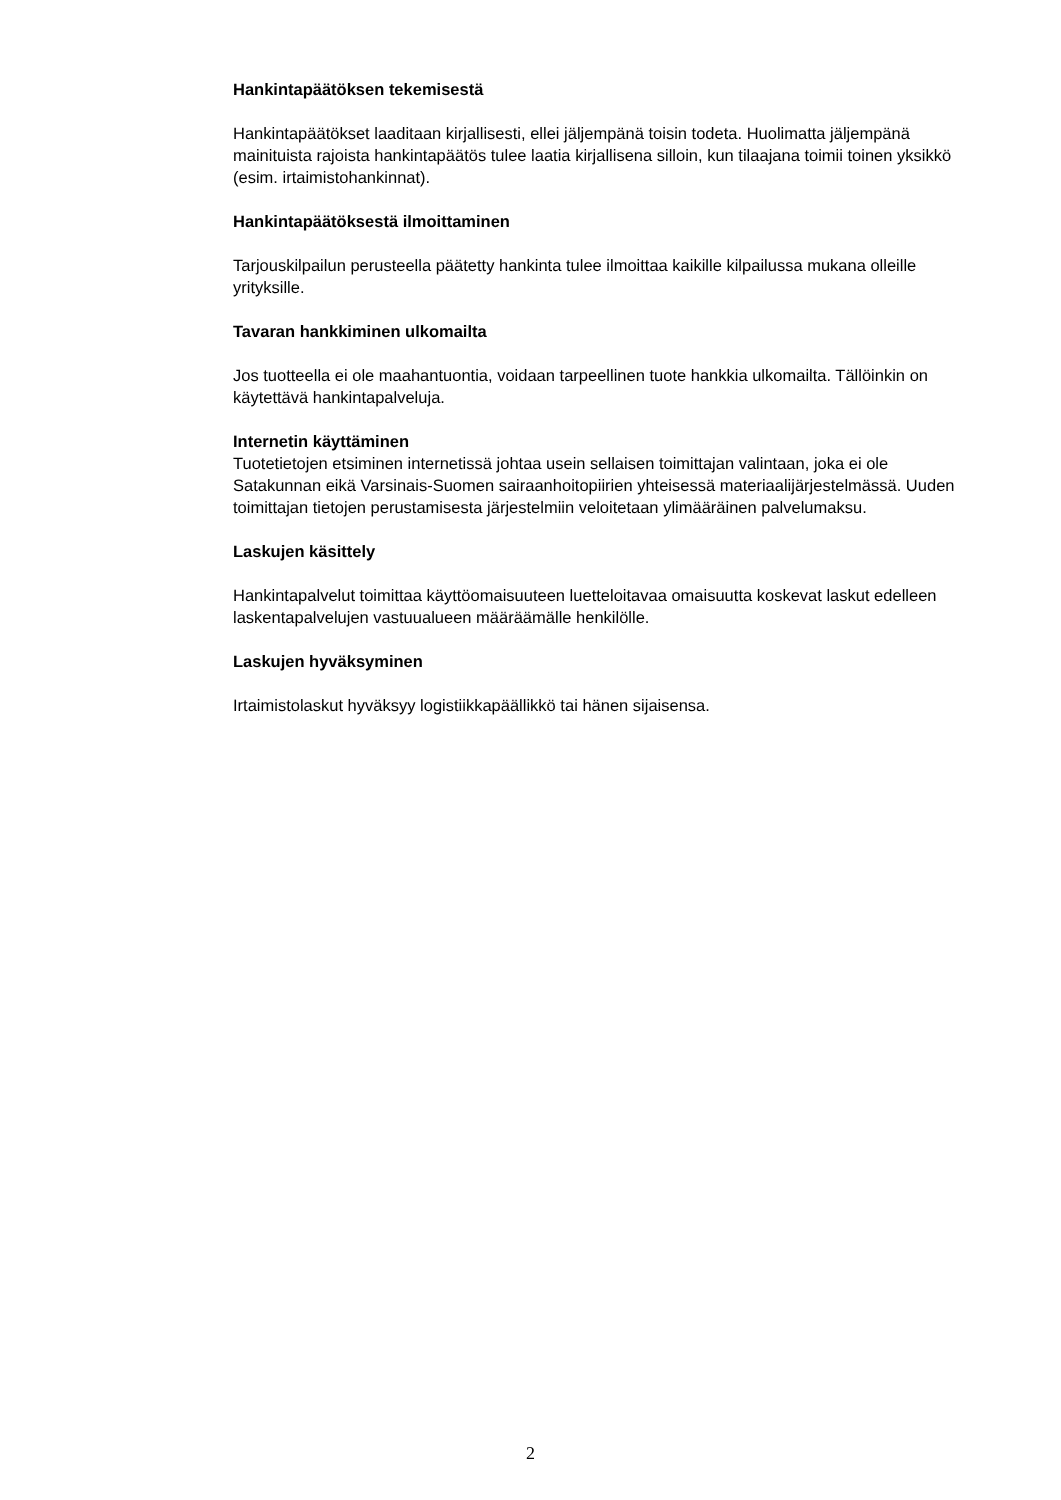Hankintapäätöksen tekemisestä
Hankintapäätökset laaditaan kirjallisesti, ellei jäljempänä toisin todeta. Huolimatta jäljempänä mainituista rajoista hankintapäätös tulee laatia kirjallisena silloin, kun tilaajana toimii toinen yksikkö (esim. irtaimistohankinnat).
Hankintapäätöksestä ilmoittaminen
Tarjouskilpailun perusteella päätetty hankinta tulee ilmoittaa kaikille kilpailussa mukana olleille yrityksille.
Tavaran hankkiminen ulkomailta
Jos tuotteella ei ole maahantuontia, voidaan tarpeellinen tuote hankkia ulkomailta. Tällöinkin on käytettävä hankintapalveluja.
Internetin käyttäminen
Tuotetietojen etsiminen internetissä johtaa usein sellaisen toimittajan valintaan, joka ei ole Satakunnan eikä Varsinais-Suomen sairaanhoitopiirien yhteisessä materiaalijärjestelmässä. Uuden toimittajan tietojen perustamisesta järjestelmiin veloitetaan ylimääräinen palvelumaksu.
Laskujen käsittely
Hankintapalvelut toimittaa käyttöomaisuuteen luetteloitavaa omaisuutta koskevat laskut edelleen laskentapalvelujen vastuualueen määräämälle henkilölle.
Laskujen hyväksyminen
Irtaimistolaskut hyväksyy logistiikkapäällikkö tai hänen sijaisensa.
2